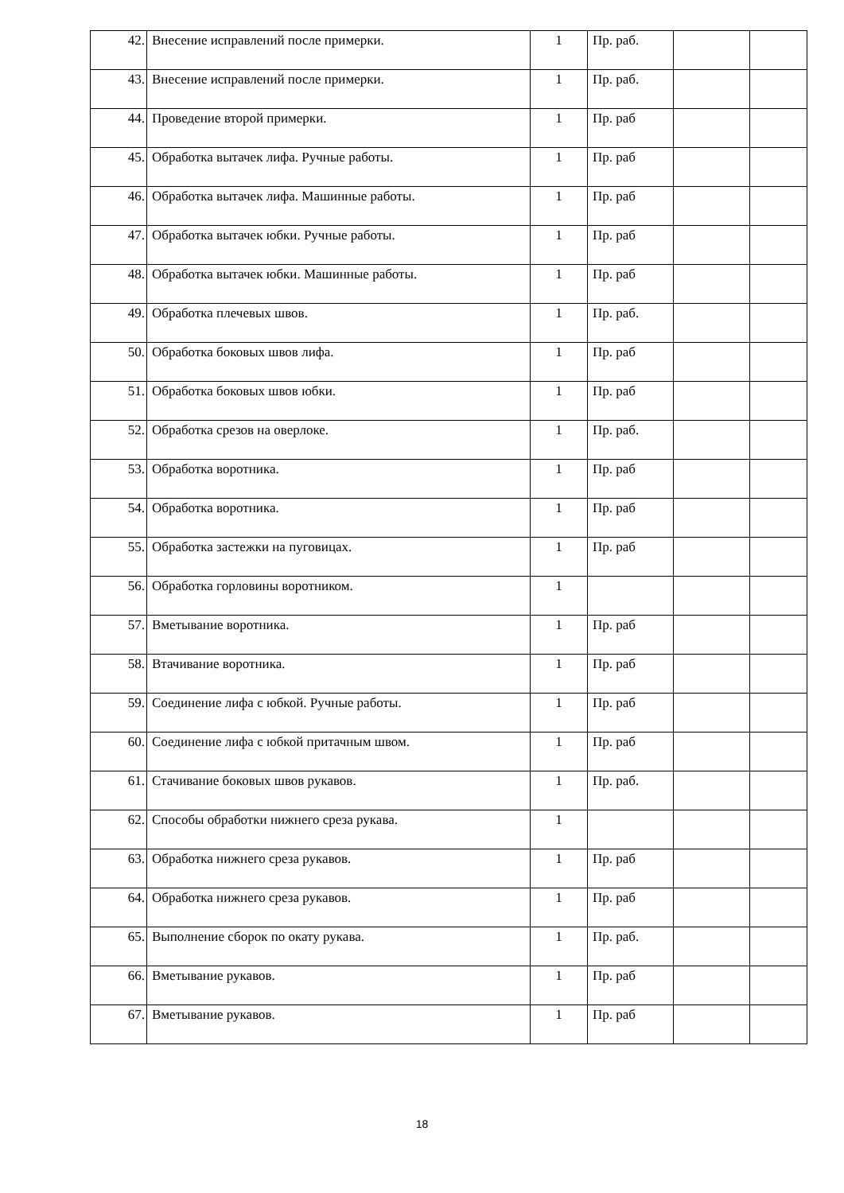| 42. | Внесение исправлений после примерки. | 1 | Пр. раб. | | |
| 43. | Внесение исправлений после примерки. | 1 | Пр. раб. | | |
| 44. | Проведение второй примерки. | 1 | Пр. раб | | |
| 45. | Обработка вытачек лифа. Ручные работы. | 1 | Пр. раб | | |
| 46. | Обработка вытачек лифа. Машинные работы. | 1 | Пр. раб | | |
| 47. | Обработка вытачек юбки. Ручные работы. | 1 | Пр. раб | | |
| 48. | Обработка вытачек юбки. Машинные работы. | 1 | Пр. раб | | |
| 49. | Обработка плечевых швов. | 1 | Пр. раб. | | |
| 50. | Обработка боковых швов лифа. | 1 | Пр. раб | | |
| 51. | Обработка боковых швов юбки. | 1 | Пр. раб | | |
| 52. | Обработка срезов на оверлоке. | 1 | Пр. раб. | | |
| 53. | Обработка воротника. | 1 | Пр. раб | | |
| 54. | Обработка воротника. | 1 | Пр. раб | | |
| 55. | Обработка застежки на пуговицах. | 1 | Пр. раб | | |
| 56. | Обработка горловины воротником. | 1 | | | |
| 57. | Вметывание воротника. | 1 | Пр. раб | | |
| 58. | Втачивание воротника. | 1 | Пр. раб | | |
| 59. | Соединение лифа с юбкой. Ручные работы. | 1 | Пр. раб | | |
| 60. | Соединение лифа с юбкой притачным швом. | 1 | Пр. раб | | |
| 61. | Стачивание боковых швов рукавов. | 1 | Пр. раб. | | |
| 62. | Способы обработки нижнего среза рукава. | 1 | | | |
| 63. | Обработка нижнего среза рукавов. | 1 | Пр. раб | | |
| 64. | Обработка нижнего среза рукавов. | 1 | Пр. раб | | |
| 65. | Выполнение сборок по окату рукава. | 1 | Пр. раб. | | |
| 66. | Вметывание рукавов. | 1 | Пр. раб | | |
| 67. | Вметывание рукавов. | 1 | Пр. раб | | |
18